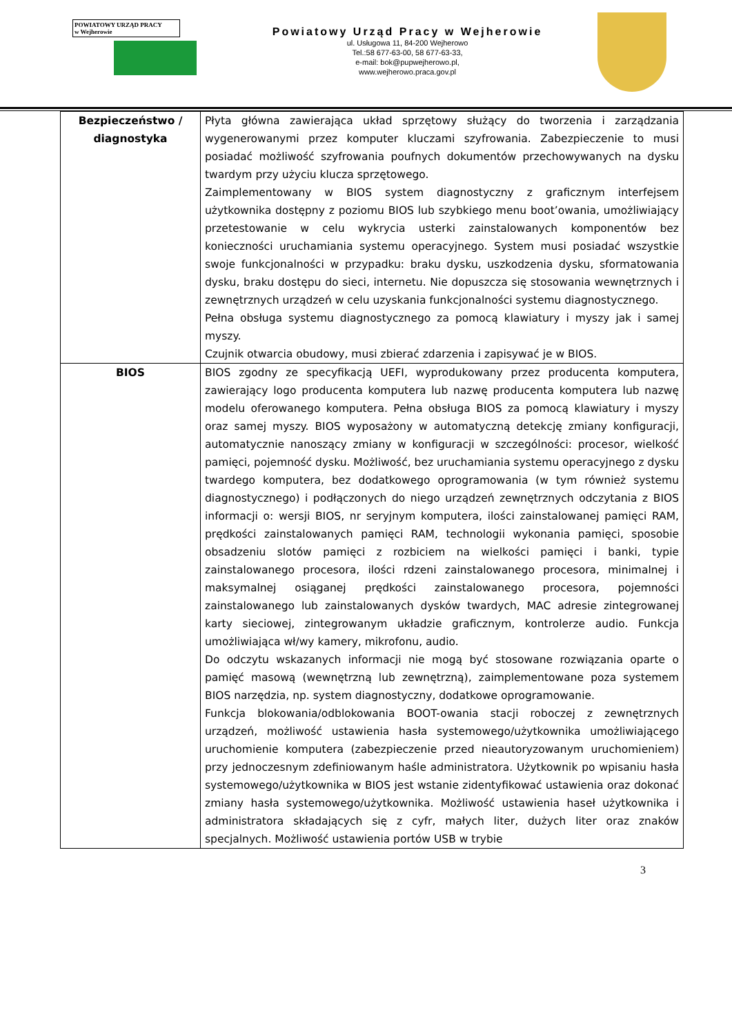POWIATOWY URZĄD PRACY
w Wejherowie
Powiatowy Urząd Pracy w Wejherowie
ul. Usługowa 11, 84-200 Wejherowo
Tel.:58 677-63-00, 58 677-63-33,
e-mail: bok@pupwejherowo.pl,
www.wejherowo.praca.gov.pl
| Bezpieczeństwo / diagnostyka | Płyta główna zawierająca układ sprzętowy służący do tworzenia i zarządzania wygenerowanymi przez komputer kluczami szyfrowania. Zabezpieczenie to musi posiadać możliwość szyfrowania poufnych dokumentów przechowywanych na dysku twardym przy użyciu klucza sprzętowego. Zaimplementowany w BIOS system diagnostyczny z graficznym interfejsem użytkownika dostępny z poziomu BIOS lub szybkiego menu boot’owania, umożliwiający przetestowanie w celu wykrycia usterki zainstalowanych komponentów bez konieczności uruchamiania systemu operacyjnego. System musi posiadać wszystkie swoje funkcjonalności w przypadku: braku dysku, uszkodzenia dysku, sformatowania dysku, braku dostępu do sieci, internetu. Nie dopuszcza się stosowania wewnętrznych i zewnętrznych urządzeń w celu uzyskania funkcjonalności systemu diagnostycznego. Pełna obsługa systemu diagnostycznego za pomocą klawiatury i myszy jak i samej myszy. Czujnik otwarcia obudowy, musi zbierać zdarzenia i zapisywać je w BIOS. |
| BIOS | BIOS zgodny ze specyfikacją UEFI, wyprodukowany przez producenta komputera, zawierający logo producenta komputera lub nazwę producenta komputera lub nazwę modelu oferowanego komputera. Pełna obsługa BIOS za pomocą klawiatury i myszy oraz samej myszy. BIOS wyposażony w automatyczną detekcję zmiany konfiguracji, automatycznie nanoszący zmiany w konfiguracji w szczególności: procesor, wielkość pamięci, pojemność dysku. Możliwość, bez uruchamiania systemu operacyjnego z dysku twardego komputera, bez dodatkowego oprogramowania (w tym również systemu diagnostycznego) i podłączonych do niego urządzeń zewnętrznych odczytania z BIOS informacji o: wersji BIOS, nr seryjnym komputera, ilości zainstalowanej pamięci RAM, prędkości zainstalowanych pamięci RAM, technologii wykonania pamięci, sposobie obsadzeniu slotów pamięci z rozbiciem na wielkości pamięci i banki, typie zainstalowanego procesora, ilości rdzeni zainstalowanego procesora, minimalnej i maksymalnej osiąganej prędkości zainstalowanego procesora, pojemności zainstalowanego lub zainstalowanych dysków twardych, MAC adresie zintegrowanej karty sieciowej, zintegrowanym układzie graficznym, kontrolerze audio. Funkcja umożliwiająca wł/wy kamery, mikrofonu, audio. Do odczytu wskazanych informacji nie mogą być stosowane rozwiązania oparte o pamięć masową (wewnętrzną lub zewnętrzną), zaimplementowane poza systemem BIOS narzędzia, np. system diagnostyczny, dodatkowe oprogramowanie. Funkcja blokowania/odblokowania BOOT-owania stacji roboczej z zewnętrznych urządzeń, możliwość ustawienia hasła systemowego/użytkownika umożliwiającego uruchomienie komputera (zabezpieczenie przed nieautoryzowanym uruchomieniem) przy jednoczesnym zdefiniowanym haśle administratora. Użytkownik po wpisaniu hasła systemowego/użytkownika w BIOS jest wstanie zidentyfikować ustawienia oraz dokonać zmiany hasła systemowego/użytkownika. Możliwość ustawienia haseł użytkownika i administratora składających się z cyfr, małych liter, dużych liter oraz znaków specjalnych. Możliwość ustawienia portów USB w trybie |
3